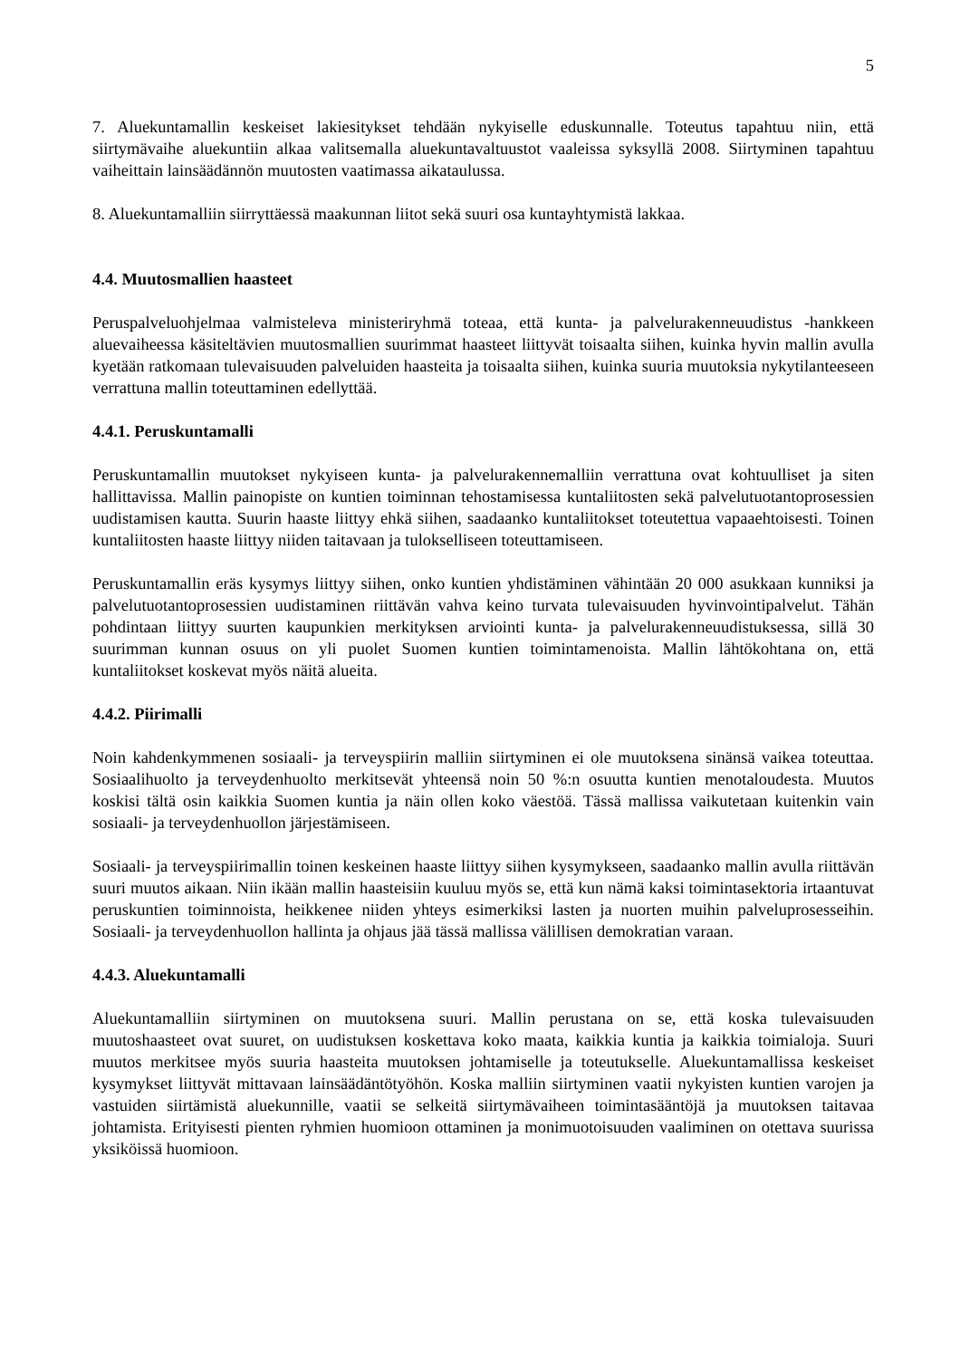5
7. Aluekuntamallin keskeiset lakiesitykset tehdään nykyiselle eduskunnalle. Toteutus tapahtuu niin, että siirtymävaihe aluekuntiin alkaa valitsemalla aluekuntavaltuustot vaaleissa syksyllä 2008. Siirtyminen tapahtuu vaiheittain lainsäädännön muutosten vaatimassa aikataulussa.
8. Aluekuntamalliin siirryttäessä maakunnan liitot sekä suuri osa kuntayhtymistä lakkaa.
4.4. Muutosmallien haasteet
Peruspalveluohjelmaa valmisteleva ministeriryhmä toteaa, että kunta- ja palvelurakenneuudistus -hankkeen aluevaiheessa käsiteltävien muutosmallien suurimmat haasteet liittyvät toisaalta siihen, kuinka hyvin mallin avulla kyetään ratkomaan tulevaisuuden palveluiden haasteita ja toisaalta siihen, kuinka suuria muutoksia nykytilanteeseen verrattuna mallin toteuttaminen edellyttää.
4.4.1. Peruskuntamalli
Peruskuntamallin muutokset nykyiseen kunta- ja palvelurakennemalliin verrattuna ovat kohtuulliset ja siten hallittavissa. Mallin painopiste on kuntien toiminnan tehostamisessa kuntaliitosten sekä palvelutuotantoprosessien uudistamisen kautta. Suurin haaste liittyy ehkä siihen, saadaanko kuntaliitokset toteutettua vapaaehtoisesti. Toinen kuntaliitosten haaste liittyy niiden taitavaan ja tulokselliseen toteuttamiseen.
Peruskuntamallin eräs kysymys liittyy siihen, onko kuntien yhdistäminen vähintään 20 000 asukkaan kunniksi ja palvelutuotantoprosessien uudistaminen riittävän vahva keino turvata tulevaisuuden hyvinvointipalvelut. Tähän pohdintaan liittyy suurten kaupunkien merkityksen arviointi kunta- ja palvelurakenneuudistuksessa, sillä 30 suurimman kunnan osuus on yli puolet Suomen kuntien toimintamenoista. Mallin lähtökohtana on, että kuntaliitokset koskevat myös näitä alueita.
4.4.2. Piirimalli
Noin kahdenkymmenen sosiaali- ja terveyspiirin malliin siirtyminen ei ole muutoksena sinänsä vaikea toteuttaa. Sosiaalihuolto ja terveydenhuolto merkitsevät yhteensä noin 50 %:n osuutta kuntien menotaloudesta. Muutos koskisi tältä osin kaikkia Suomen kuntia ja näin ollen koko väestöä. Tässä mallissa vaikutetaan kuitenkin vain sosiaali- ja terveydenhuollon järjestämiseen.
Sosiaali- ja terveyspiirimallin toinen keskeinen haaste liittyy siihen kysymykseen, saadaanko mallin avulla riittävän suuri muutos aikaan. Niin ikään mallin haasteisiin kuuluu myös se, että kun nämä kaksi toimintasektoria irtaantuvat peruskuntien toiminnoista, heikkenee niiden yhteys esimerkiksi lasten ja nuorten muihin palveluprosesseihin. Sosiaali- ja terveydenhuollon hallinta ja ohjaus jää tässä mallissa välillisen demokratian varaan.
4.4.3. Aluekuntamalli
Aluekuntamalliin siirtyminen on muutoksena suuri. Mallin perustana on se, että koska tulevaisuuden muutoshaasteet ovat suuret, on uudistuksen koskettava koko maata, kaikkia kuntia ja kaikkia toimialoja. Suuri muutos merkitsee myös suuria haasteita muutoksen johtamiselle ja toteutukselle. Aluekuntamallissa keskeiset kysymykset liittyvät mittavaan lainsäädäntötyöhön. Koska malliin siirtyminen vaatii nykyisten kuntien varojen ja vastuiden siirtämistä aluekunnille, vaatii se selkeitä siirtymävaiheen toimintasääntöjä ja muutoksen taitavaa johtamista. Erityisesti pienten ryhmien huomioon ottaminen ja monimuotoisuuden vaaliminen on otettava suurissa yksiköissä huomioon.